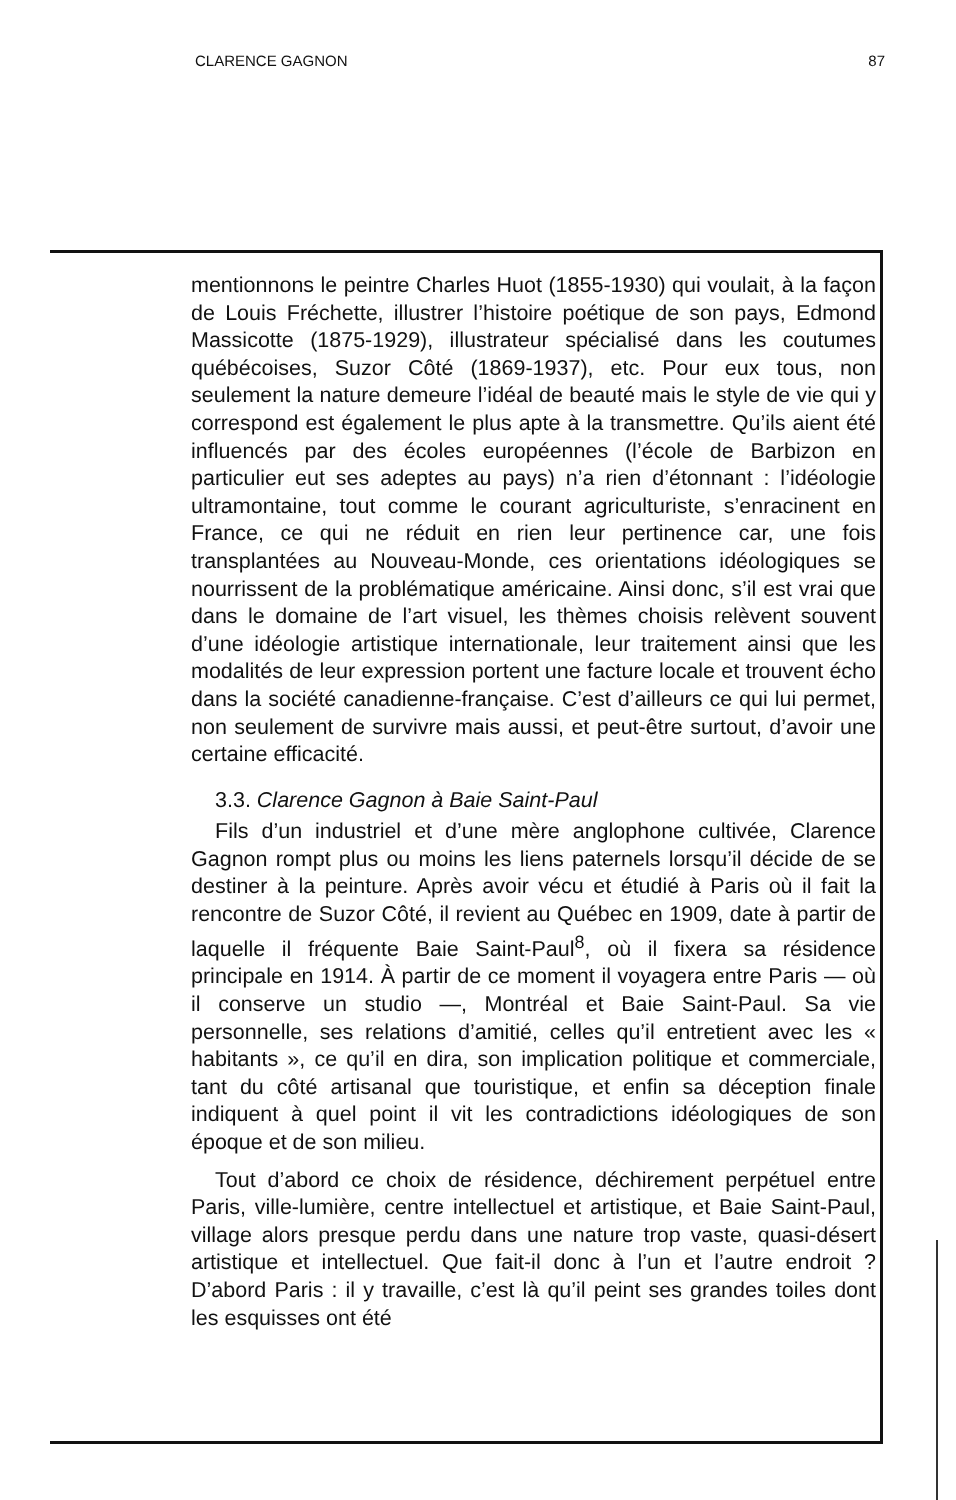CLARENCE GAGNON 87
mentionnons le peintre Charles Huot (1855-1930) qui voulait, à la façon de Louis Fréchette, illustrer l’histoire poétique de son pays, Edmond Massicotte (1875-1929), illustrateur spécialisé dans les coutumes québécoises, Suzor Côté (1869-1937), etc. Pour eux tous, non seulement la nature demeure l’idéal de beauté mais le style de vie qui y correspond est également le plus apte à la transmettre. Qu’ils aient été influencés par des écoles européennes (l’école de Barbizon en particulier eut ses adeptes au pays) n’a rien d’étonnant : l’idéologie ultramontaine, tout comme le courant agriculturiste, s’enracinent en France, ce qui ne réduit en rien leur pertinence car, une fois transplantées au Nouveau-Monde, ces orientations idéologiques se nourrissent de la problématique américaine. Ainsi donc, s’il est vrai que dans le domaine de l’art visuel, les thèmes choisis relèvent souvent d’une idéologie artistique internationale, leur traitement ainsi que les modalités de leur expression portent une facture locale et trouvent écho dans la société canadienne-française. C’est d’ailleurs ce qui lui permet, non seulement de survivre mais aussi, et peut-être surtout, d’avoir une certaine efficacité.
3.3. Clarence Gagnon à Baie Saint-Paul
Fils d’un industriel et d’une mère anglophone cultivée, Clarence Gagnon rompt plus ou moins les liens paternels lorsqu’il décide de se destiner à la peinture. Après avoir vécu et étudié à Paris où il fait la rencontre de Suzor Côté, il revient au Québec en 1909, date à partir de laquelle il fréquente Baie Saint-Paul<sup>8</sup>, où il fixera sa résidence principale en 1914. À partir de ce moment il voyagera entre Paris — où il conserve un studio —, Montréal et Baie Saint-Paul. Sa vie personnelle, ses relations d’amitié, celles qu’il entretient avec les « habitants », ce qu’il en dira, son implication politique et commerciale, tant du côté artisanal que touristique, et enfin sa déception finale indiquent à quel point il vit les contradictions idéologiques de son époque et de son milieu.
Tout d’abord ce choix de résidence, déchirement perpétuel entre Paris, ville-lumière, centre intellectuel et artistique, et Baie Saint-Paul, village alors presque perdu dans une nature trop vaste, quasi-désert artistique et intellectuel. Que fait-il donc à l’un et l’autre endroit ? D’abord Paris : il y travaille, c’est là qu’il peint ses grandes toiles dont les esquisses ont été